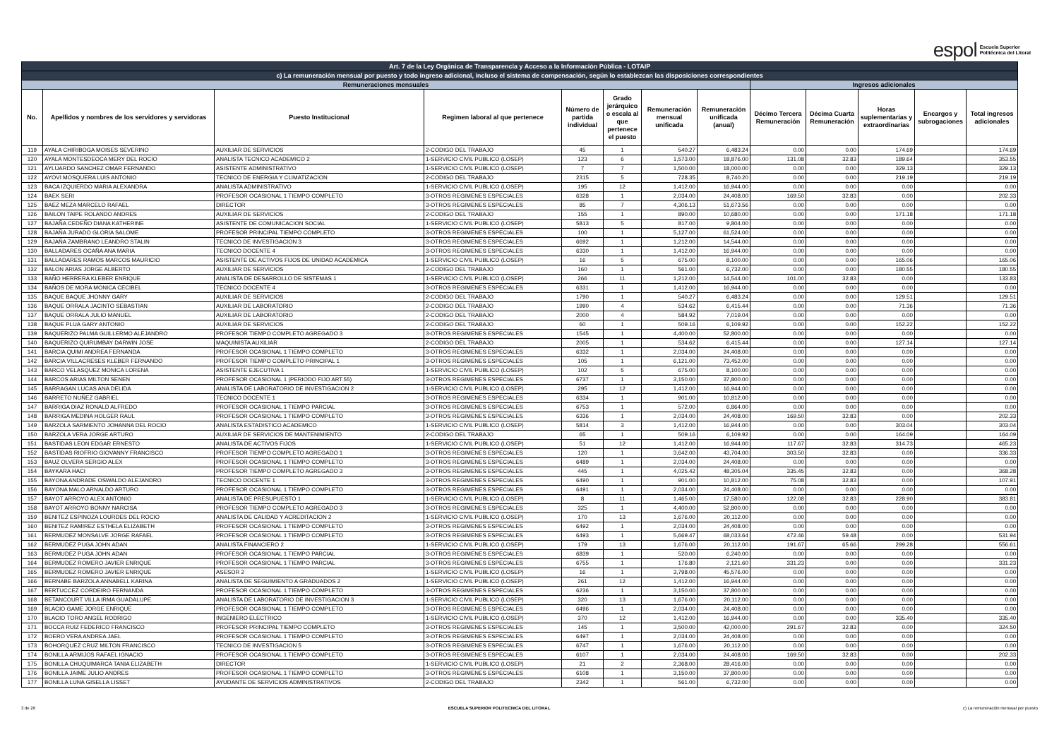espol Escuela Superior
Politécnica del Litoral
| Art. 7 de la Ley Orgánica de Transparencia y Acceso a la Información Pública - LOTAIP | | | | | | | | | | | | |
| --- | --- | --- | --- | --- | --- | --- | --- | --- | --- | --- | --- | --- |
| c) La remuneración mensual por puesto y todo ingreso adicional, incluso el sistema de compensación, según lo establezcan las disposiciones correspondientes | | | | | | | | | | | | |
| Remuneraciones mensuales | | | | | | | | Ingresos adicionales | | | | |
| No. | Apellidos y nombres de los servidores y servidoras | Puesto Institucional | Regimen laboral al que pertenece | Número de partida individual | Grado jerárquico o escala al que pertenece el puesto | Remuneración mensual unificada | Remuneración unificada (anual) | Décimo Tercera Remuneración | Décima Cuarta Remuneración | Horas suplementarias y extraordinarias | Encargos y subrogaciones | Total ingresos adicionales |
| 119 | AYALA CHIRIBOGA MOISES SEVERINO | AUXILIAR DE SERVICIOS | 2-CODIGO DEL TRABAJO | 45 | 1 | 540.27 | 6,483.24 | 0.00 | 0.00 | 174.69 | | 174.69 |
| 120 | AYALA MONTESDEOCA MERY DEL ROCIO | ANALISTA TECNICO ACADEMICO 2 | 1-SERVICIO CIVIL PUBLICO (LOSEP) | 123 | 6 | 1,573.00 | 18,876.00 | 131.08 | 32.83 | 189.64 | | 353.55 |
| 121 | AYLUARDO SANCHEZ OMAR FERNANDO | ASISTENTE ADMINISTRATIVO | 1-SERVICIO CIVIL PUBLICO (LOSEP) | 7 | 7 | 1,500.00 | 18,000.00 | 0.00 | 0.00 | 329.13 | | 329.13 |
| 122 | AYOVI MOSQUERA LUIS ANTONIO | TECNICO DE ENERGIA Y CLIMATIZACION | 2-CODIGO DEL TRABAJO | 2315 | 5 | 728.35 | 8,740.20 | 0.00 | 0.00 | 219.19 | | 219.19 |
| 123 | BACA IZQUIERDO MARIA ALEXANDRA | ANALISTA ADMINISTRATIVO | 1-SERVICIO CIVIL PUBLICO (LOSEP) | 195 | 12 | 1,412.00 | 16,944.00 | 0.00 | 0.00 | 0.00 | | 0.00 |
| 124 | BAEK SERI | PROFESOR OCASIONAL 1 TIEMPO COMPLETO | 3-OTROS REGIMENES ESPECIALES | 6328 | 1 | 2,034.00 | 24,408.00 | 169.50 | 32.83 | 0.00 | | 202.33 |
| 125 | BAEZ MEZA MARCELO RAFAEL | DIRECTOR | 3-OTROS REGIMENES ESPECIALES | 85 | 7 | 4,306.13 | 51,673.56 | 0.00 | 0.00 | 0.00 | | 0.00 |
| 126 | BAILON TAIPE ROLANDO ANDRES | AUXILIAR DE SERVICIOS | 2-CODIGO DEL TRABAJO | 155 | 1 | 890.00 | 10,680.00 | 0.00 | 0.00 | 171.18 | | 171.18 |
| 127 | BAJAÑA CEDEÑO DIANA KATHERINE | ASISTENTE DE COMUNICACION SOCIAL | 1-SERVICIO CIVIL PUBLICO (LOSEP) | 5813 | 5 | 817.00 | 9,804.00 | 0.00 | 0.00 | 0.00 | | 0.00 |
| 128 | BAJAÑA JURADO GLORIA SALOME | PROFESOR PRINCIPAL TIEMPO COMPLETO | 3-OTROS REGIMENES ESPECIALES | 100 | 1 | 5,127.00 | 61,524.00 | 0.00 | 0.00 | 0.00 | | 0.00 |
| 129 | BAJAÑA ZAMBRANO LEANDRO STALIN | TECNICO DE INVESTIGACION 3 | 3-OTROS REGIMENES ESPECIALES | 6692 | 1 | 1,212.00 | 14,544.00 | 0.00 | 0.00 | 0.00 | | 0.00 |
| 130 | BALLADARES OCAÑA ANA MARIA | TECNICO DOCENTE 4 | 3-OTROS REGIMENES ESPECIALES | 6330 | 1 | 1,412.00 | 16,944.00 | 0.00 | 0.00 | 0.00 | | 0.00 |
| 131 | BALLADARES RAMOS MARCOS MAURICIO | ASISTENTE DE ACTIVOS FIJOS DE UNIDAD ACADEMICA | 1-SERVICIO CIVIL PUBLICO (LOSEP) | 16 | 5 | 675.00 | 8,100.00 | 0.00 | 0.00 | 165.06 | | 165.06 |
| 132 | BALON ARIAS JORGE ALBERTO | AUXILIAR DE SERVICIOS | 2-CODIGO DEL TRABAJO | 160 | 1 | 561.00 | 6,732.00 | 0.00 | 0.00 | 180.55 | | 180.55 |
| 133 | BAÑO HERRERA KLEBER ENRIQUE | ANALISTA DE DESARROLLO DE SISTEMAS 1 | 1-SERVICIO CIVIL PUBLICO (LOSEP) | 266 | 11 | 1,212.00 | 14,544.00 | 101.00 | 32.83 | 0.00 | | 133.83 |
| 134 | BAÑOS DE MORA MONICA CECIBEL | TECNICO DOCENTE 4 | 3-OTROS REGIMENES ESPECIALES | 6331 | 1 | 1,412.00 | 16,944.00 | 0.00 | 0.00 | 0.00 | | 0.00 |
| 135 | BAQUE BAQUE JHONNY GARY | AUXILIAR DE SERVICIOS | 2-CODIGO DEL TRABAJO | 1790 | 1 | 540.27 | 6,483.24 | 0.00 | 0.00 | 129.51 | | 129.51 |
| 136 | BAQUE ORRALA JACINTO SEBASTIAN | AUXILIAR DE LABORATORIO | 2-CODIGO DEL TRABAJO | 1990 | 4 | 534.62 | 6,415.44 | 0.00 | 0.00 | 71.36 | | 71.36 |
| 137 | BAQUE ORRALA JULIO MANUEL | AUXILIAR DE LABORATORIO | 2-CODIGO DEL TRABAJO | 2000 | 4 | 584.92 | 7,019.04 | 0.00 | 0.00 | 0.00 | | 0.00 |
| 138 | BAQUE PLUA GARY ANTONIO | AUXILIAR DE SERVICIOS | 2-CODIGO DEL TRABAJO | 60 | 1 | 509.16 | 6,109.92 | 0.00 | 0.00 | 152.22 | | 152.22 |
| 139 | BAQUERIZO PALMA GUILLERMO ALEJANDRO | PROFESOR TIEMPO COMPLETO AGREGADO 3 | 3-OTROS REGIMENES ESPECIALES | 1545 | 1 | 4,400.00 | 52,800.00 | 0.00 | 0.00 | 0.00 | | 0.00 |
| 140 | BAQUERIZO QUIRUMBAY DARWIN JOSE | MAQUINISTA AUXILIAR | 2-CODIGO DEL TRABAJO | 2005 | 1 | 534.62 | 6,415.44 | 0.00 | 0.00 | 127.14 | | 127.14 |
| 141 | BARCIA QUIMI ANDREA FERNANDA | PROFESOR OCASIONAL 1 TIEMPO COMPLETO | 3-OTROS REGIMENES ESPECIALES | 6332 | 1 | 2,034.00 | 24,408.00 | 0.00 | 0.00 | 0.00 | | 0.00 |
| 142 | BARCIA VILLACRESES KLEBER FERNANDO | PROFESOR TIEMPO COMPLETO PRINCIPAL 1 | 3-OTROS REGIMENES ESPECIALES | 105 | 1 | 6,121.00 | 73,452.00 | 0.00 | 0.00 | 0.00 | | 0.00 |
| 143 | BARCO VELASQUEZ MONICA LORENA | ASISTENTE EJECUTIVA 1 | 1-SERVICIO CIVIL PUBLICO (LOSEP) | 102 | 5 | 675.00 | 8,100.00 | 0.00 | 0.00 | 0.00 | | 0.00 |
| 144 | BARCOS ARIAS MILTON SENEN | PROFESOR OCASIONAL 1 (PERIODO FIJO ART.55) | 3-OTROS REGIMENES ESPECIALES | 6737 | 1 | 3,150.00 | 37,800.00 | 0.00 | 0.00 | 0.00 | | 0.00 |
| 145 | BARRAGAN LUCAS ANA DELIDA | ANALISTA DE LABORATORIO DE INVESTIGACION 2 | 1-SERVICIO CIVIL PUBLICO (LOSEP) | 295 | 12 | 1,412.00 | 16,944.00 | 0.00 | 0.00 | 0.00 | | 0.00 |
| 146 | BARRETO NUÑEZ GABRIEL | TECNICO DOCENTE 1 | 3-OTROS REGIMENES ESPECIALES | 6334 | 1 | 901.00 | 10,812.00 | 0.00 | 0.00 | 0.00 | | 0.00 |
| 147 | BARRIGA DIAZ RONALD ALFREDO | PROFESOR OCASIONAL 1 TIEMPO PARCIAL | 3-OTROS REGIMENES ESPECIALES | 6753 | 1 | 572.00 | 6,864.00 | 0.00 | 0.00 | 0.00 | | 0.00 |
| 148 | BARRIGA MEDINA HOLGER RAUL | PROFESOR OCASIONAL 1 TIEMPO COMPLETO | 3-OTROS REGIMENES ESPECIALES | 6336 | 1 | 2,034.00 | 24,408.00 | 169.50 | 32.83 | 0.00 | | 202.33 |
| 149 | BARZOLA SARMIENTO JOHANNA DEL ROCIO | ANALISTA ESTADISTICO ACADEMICO | 1-SERVICIO CIVIL PUBLICO (LOSEP) | 5814 | 3 | 1,412.00 | 16,944.00 | 0.00 | 0.00 | 303.04 | | 303.04 |
| 150 | BARZOLA VERA JORGE ARTURO | AUXILIAR DE SERVICIOS DE MANTENIMIENTO | 2-CODIGO DEL TRABAJO | 65 | 1 | 509.16 | 6,109.92 | 0.00 | 0.00 | 164.09 | | 164.09 |
| 151 | BASTIDAS LEON EDGAR ERNESTO | ANALISTA DE ACTIVOS FIJOS | 1-SERVICIO CIVIL PUBLICO (LOSEP) | 51 | 12 | 1,412.00 | 16,944.00 | 117.67 | 32.83 | 314.73 | | 465.23 |
| 152 | BASTIDAS RIOFRIO GIOVANNY FRANCISCO | PROFESOR TIEMPO COMPLETO AGREGADO 1 | 3-OTROS REGIMENES ESPECIALES | 120 | 1 | 3,642.00 | 43,704.00 | 303.50 | 32.83 | 0.00 | | 336.33 |
| 153 | BAUZ OLVERA SERGIO ALEX | PROFESOR OCASIONAL 1 TIEMPO COMPLETO | 3-OTROS REGIMENES ESPECIALES | 6489 | 1 | 2,034.00 | 24,408.00 | 0.00 | 0.00 | 0.00 | | 0.00 |
| 154 | BAYKARA HACI | PROFESOR TIEMPO COMPLETO AGREGADO 3 | 3-OTROS REGIMENES ESPECIALES | 445 | 1 | 4,025.42 | 48,305.04 | 335.45 | 32.83 | 0.00 | | 368.28 |
| 155 | BAYONA ANDRADE OSWALDO ALEJANDRO | TECNICO DOCENTE 1 | 3-OTROS REGIMENES ESPECIALES | 6490 | 1 | 901.00 | 10,812.00 | 75.08 | 32.83 | 0.00 | | 107.91 |
| 156 | BAYONA MALO ARNALDO ARTURO | PROFESOR OCASIONAL 1 TIEMPO COMPLETO | 3-OTROS REGIMENES ESPECIALES | 6491 | 1 | 2,034.00 | 24,408.00 | 0.00 | 0.00 | 0.00 | | 0.00 |
| 157 | BAYOT ARROYO ALEX ANTONIO | ANALISTA DE PRESUPUESTO 1 | 1-SERVICIO CIVIL PUBLICO (LOSEP) | 8 | 11 | 1,465.00 | 17,580.00 | 122.08 | 32.83 | 228.90 | | 383.81 |
| 158 | BAYOT ARROYO BONNY NARCISA | PROFESOR TIEMPO COMPLETO AGREGADO 3 | 3-OTROS REGIMENES ESPECIALES | 325 | 1 | 4,400.00 | 52,800.00 | 0.00 | 0.00 | 0.00 | | 0.00 |
| 159 | BENITEZ ESPINOZA LOURDES DEL ROCIO | ANALISTA DE CALIDAD Y ACREDITACION 2 | 1-SERVICIO CIVIL PUBLICO (LOSEP) | 170 | 13 | 1,676.00 | 20,112.00 | 0.00 | 0.00 | 0.00 | | 0.00 |
| 160 | BENITEZ RAMIREZ ESTHELA ELIZABETH | PROFESOR OCASIONAL 1 TIEMPO COMPLETO | 3-OTROS REGIMENES ESPECIALES | 6492 | 1 | 2,034.00 | 24,408.00 | 0.00 | 0.00 | 0.00 | | 0.00 |
| 161 | BERMUDEZ MONSALVE JORGE RAFAEL | PROFESOR OCASIONAL 1 TIEMPO COMPLETO | 3-OTROS REGIMENES ESPECIALES | 6493 | 1 | 5,669.47 | 68,033.64 | 472.46 | 59.48 | 0.00 | | 531.94 |
| 162 | BERMUDEZ PUGA JOHN ADAN | ANALISTA FINANCIERO 2 | 1-SERVICIO CIVIL PUBLICO (LOSEP) | 179 | 13 | 1,676.00 | 20,112.00 | 191.67 | 65.66 | 299.28 | | 556.61 |
| 163 | BERMUDEZ PUGA JOHN ADAN | PROFESOR OCASIONAL 1 TIEMPO PARCIAL | 3-OTROS REGIMENES ESPECIALES | 6839 | 1 | 520.00 | 6,240.00 | 0.00 | 0.00 | 0.00 | | 0.00 |
| 164 | BERMUDEZ ROMERO JAVIER ENRIQUE | PROFESOR OCASIONAL 1 TIEMPO PARCIAL | 3-OTROS REGIMENES ESPECIALES | 6755 | 1 | 176.80 | 2,121.60 | 331.23 | 0.00 | 0.00 | | 331.23 |
| 165 | BERMUDEZ ROMERO JAVIER ENRIQUE | ASESOR 2 | 1-SERVICIO CIVIL PUBLICO (LOSEP) | 16 | 1 | 3,798.00 | 45,576.00 | 0.00 | 0.00 | 0.00 | | 0.00 |
| 166 | BERNABE BARZOLA ANNABELL KARINA | ANALISTA DE SEGUIMIENTO A GRADUADOS 2 | 1-SERVICIO CIVIL PUBLICO (LOSEP) | 261 | 12 | 1,412.00 | 16,944.00 | 0.00 | 0.00 | 0.00 | | 0.00 |
| 167 | BERTUCCEZ CORDEIRO FERNANDA | PROFESOR OCASIONAL 1 TIEMPO COMPLETO | 3-OTROS REGIMENES ESPECIALES | 6236 | 1 | 3,150.00 | 37,800.00 | 0.00 | 0.00 | 0.00 | | 0.00 |
| 168 | BETANCOURT VILLA IRMA GUADALUPE | ANALISTA DE LABORATORIO DE INVESTIGACION 3 | 1-SERVICIO CIVIL PUBLICO (LOSEP) | 320 | 13 | 1,676.00 | 20,112.00 | 0.00 | 0.00 | 0.00 | | 0.00 |
| 169 | BLACIO GAME JORGE ENRIQUE | PROFESOR OCASIONAL 1 TIEMPO COMPLETO | 3-OTROS REGIMENES ESPECIALES | 6496 | 1 | 2,034.00 | 24,408.00 | 0.00 | 0.00 | 0.00 | | 0.00 |
| 170 | BLACIO TORO ANGEL RODRIGO | INGENIERO ELECTRICO | 1-SERVICIO CIVIL PUBLICO (LOSEP) | 370 | 12 | 1,412.00 | 16,944.00 | 0.00 | 0.00 | 335.40 | | 335.40 |
| 171 | BOCCA RUIZ FEDERICO FRANCISCO | PROFESOR PRINCIPAL TIEMPO COMPLETO | 3-OTROS REGIMENES ESPECIALES | 145 | 1 | 3,500.00 | 42,000.00 | 291.67 | 32.83 | 0.00 | | 324.50 |
| 172 | BOERO VERA ANDREA JAEL | PROFESOR OCASIONAL 1 TIEMPO COMPLETO | 3-OTROS REGIMENES ESPECIALES | 6497 | 1 | 2,034.00 | 24,408.00 | 0.00 | 0.00 | 0.00 | | 0.00 |
| 173 | BOHORQUEZ CRUZ MILTON FRANCISCO | TECNICO DE INVESTIGACION 5 | 3-OTROS REGIMENES ESPECIALES | 6747 | 1 | 1,676.00 | 20,112.00 | 0.00 | 0.00 | 0.00 | | 0.00 |
| 174 | BONILLA ARMIJOS RAFAEL IGNACIO | PROFESOR OCASIONAL 1 TIEMPO COMPLETO | 3-OTROS REGIMENES ESPECIALES | 6107 | 1 | 2,034.00 | 24,408.00 | 169.50 | 32.83 | 0.00 | | 202.33 |
| 175 | BONILLA CHUQUIMARCA TANIA ELIZABETH | DIRECTOR | 1-SERVICIO CIVIL PUBLICO (LOSEP) | 21 | 2 | 2,368.00 | 28,416.00 | 0.00 | 0.00 | 0.00 | | 0.00 |
| 176 | BONILLA JAIME JULIO ANDRES | PROFESOR OCASIONAL 1 TIEMPO COMPLETO | 3-OTROS REGIMENES ESPECIALES | 6108 | 1 | 3,150.00 | 37,800.00 | 0.00 | 0.00 | 0.00 | | 0.00 |
| 177 | BONILLA LUNA GISELLA LISSET | AYUDANTE DE SERVICIOS ADMINISTRATIVOS | 2-CODIGO DEL TRABAJO | 2342 | 1 | 561.00 | 6,732.00 | 0.00 | 0.00 | 0.00 | | 0.00 |
3 de 26 ESCUELA SUPERIOR POLITECNICA DEL LITORAL c) La remuneración mensual por puesto